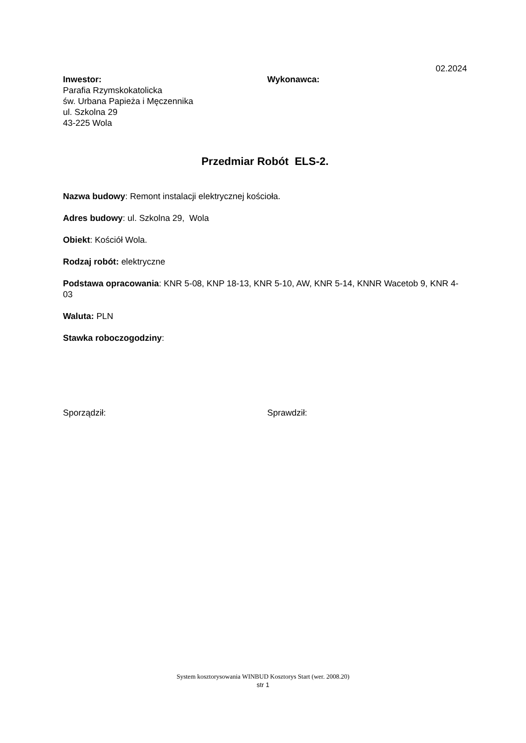02.2024
Inwestor:
Parafia Rzymskokatolicka
św. Urbana Papieża i Męczennika
ul. Szkolna 29
43-225 Wola
Wykonawca:
Przedmiar Robót ELS-2.
Nazwa budowy: Remont instalacji elektrycznej kościoła.
Adres budowy: ul. Szkolna 29, Wola
Obiekt: Kościół Wola.
Rodzaj robót: elektryczne
Podstawa opracowania: KNR 5-08, KNP 18-13, KNR 5-10, AW, KNR 5-14, KNNR Wacetob 9, KNR 4-03
Waluta: PLN
Stawka roboczogodziny:
Sporządził: Sprawdził:
System kosztorysowania WINBUD Kosztorys Start (wer. 2008.20)
str 1